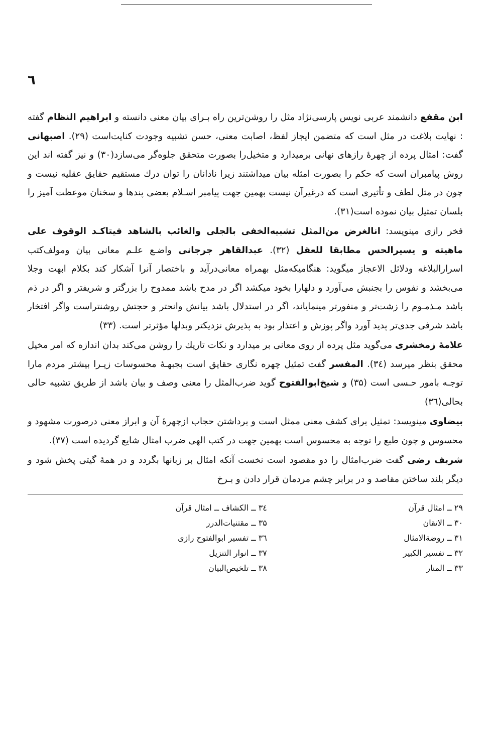٦
ابن مقفع دانشمند عربی نویس پارسی‌نژاد مثل را روشن‌ترین راه بـرای بیان معنی دانسته و ابراهیم النظام گفته : نهایت بلاغت در مثل است که متضمن ایجاز لفظ، اصابت معنی، حسن تشبیه وجودت کنایت‌است (۲۹). اصبهانی گفت: امثال پرده از چهرهٔ رازهای نهانی برمیدارد و متخیل‌را بصورت متحقق جلوه‌گر می‌سازد(۳۰) و نیز گفته اند این روش پیامبران است که حکم را بصورت امثله بیان میداشتند زیرا نادانان را توان درك مستقیم حقایق عقلیه نیست و چون در مثل لطف و تأثیری است که درغیرآن نیست بهمین جهت پیامبر اسـلام بعضی پندها و سخنان موعظت آمیز را بلسان تمثیل بیان نموده است(۳۱).
فخر رازی مینویسد: انالغرض من‌المثل تشبیه‌الخفی بالجلی والغائب بالشاهد فیتاکـد الوقوف علی ماهیته و یسیرالحس مطابقا للعقل (۳۲). عبدالقاهر جرجانی واضـع علـم معانی بیان ومولف‌کتب اسرارالبلاغه ودلائل الاعجاز میگوید: هنگامیکه‌مثل بهمراه معانی‌درآید و باختصار آنرا آشکار کند بکلام ابهت وجلا می‌بخشد و نفوس را بجنبش می‌آورد و دلهارا بخود میکشد اگر در مدح باشد ممدوح را بزرگتر و شریفتر و اگر در ذم باشد مـذمـوم را زشت‌تر و منفورتر مینمایاند، اگر در استدلال باشد بیانش وانحتر و حجتش روشنتراست واگر افتخار باشد شرفی جدی‌تر پدید آورد واگر پوزش و اعتذار بود به پذیرش نزدیکتر وبدلها مؤثرتر است. (۳۳)
علامهٔ زمخشری می‌گوید مثل پرده از روی معانی بر میدارد و نکات تاریك را روشن می‌کند بدان اندازه که امر مخیل محقق بنظر میرسد (۳٤). المفسر گفت تمثیل چهره نگاری حقایق است بجبهـهٔ محسوسات زیـرا بیشتر مردم مارا توجـه بامور حـسی است (۳۵) و شیخ‌ابوالفتوح گوید ضرب‌المثل را معنی وصف و بیان باشد از طریق تشبیه حالی بحالی(۳٦)
بیضاوی مینویسد: تمثیل برای کشف معنی ممثل است و برداشتن حجاب ازچهرهٔ آن و ابراز معنی درصورت مشهود و محسوس و چون طبع را توجه به محسوس است بهمین جهت در کتب الهی ضرب امثال شایع گردیده است (۳۷).
شریف رضی گفت ضرب‌امثال را دو مقصود است نخست آنکه امثال بر زبانها بگردد و در همهٔ گیتی پخش شود و دیگر بلند ساختن مقاصد و در برابر چشم مردمان قرار دادن و بـرخ
۲۹ ــ امثال قرآن
۳۰ ــ الاتقان
۳۱ ــ روضةالامثال
۳۲ ــ تفسیر الکبیر
۳۳ ــ المنار
۳٤ ــ الکشاف ــ امثال قرآن
۳۵ ــ مقتنیات‌الدرر
۳٦ ــ تفسیر ابوالفتوح رازی
۳۷ ــ انوار التنزیل
۳۸ ــ تلخیص‌البیان